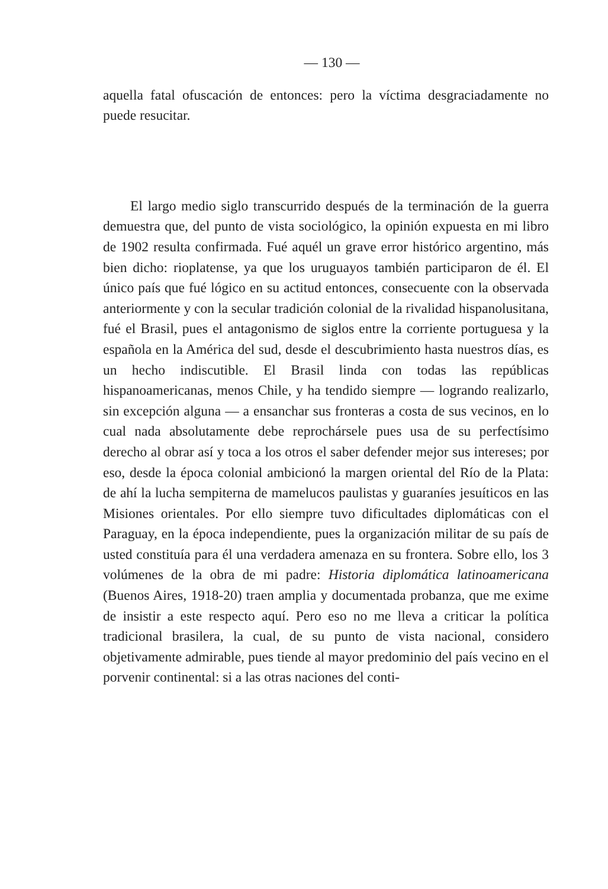— 130 —
aquella fatal ofuscación de entonces: pero la víctima desgraciadamente no puede resucitar.
El largo medio siglo transcurrido después de la terminación de la guerra demuestra que, del punto de vista sociológico, la opinión expuesta en mi libro de 1902 resulta confirmada. Fué aquél un grave error histórico argentino, más bien dicho: rioplatense, ya que los uruguayos también participaron de él. El único país que fué lógico en su actitud entonces, consecuente con la observada anteriormente y con la secular tradición colonial de la rivalidad hispanolusitana, fué el Brasil, pues el antagonismo de siglos entre la corriente portuguesa y la española en la América del sud, desde el descubrimiento hasta nuestros días, es un hecho indiscutible. El Brasil linda con todas las repúblicas hispanoamericanas, menos Chile, y ha tendido siempre — logrando realizarlo, sin excepción alguna — a ensanchar sus fronteras a costa de sus vecinos, en lo cual nada absolutamente debe reprochársele pues usa de su perfectísimo derecho al obrar así y toca a los otros el saber defender mejor sus intereses; por eso, desde la época colonial ambicionó la margen oriental del Río de la Plata: de ahí la lucha sempiterna de mamelucos paulistas y guaraníes jesuíticos en las Misiones orientales. Por ello siempre tuvo dificultades diplomáticas con el Paraguay, en la época independiente, pues la organización militar de su país de usted constituía para él una verdadera amenaza en su frontera. Sobre ello, los 3 volúmenes de la obra de mi padre: Historia diplomática latinoamericana (Buenos Aires, 1918-20) traen amplia y documentada probanza, que me exime de insistir a este respecto aquí. Pero eso no me lleva a criticar la política tradicional brasilera, la cual, de su punto de vista nacional, considero objetivamente admirable, pues tiende al mayor predominio del país vecino en el porvenir continental: si a las otras naciones del conti-